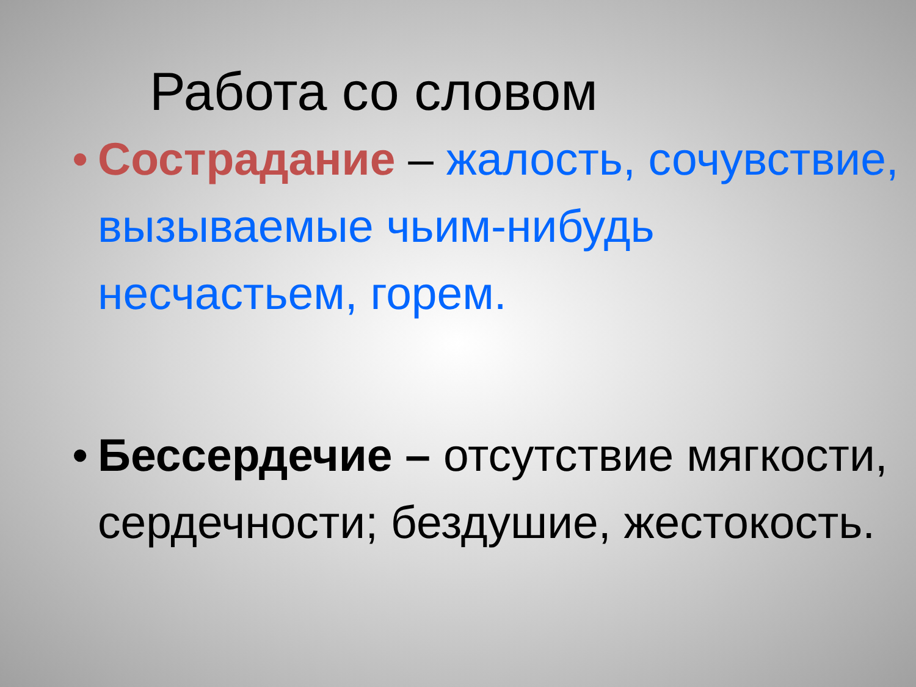Работа со словом
• Сострадание – жалость, сочувствие, вызываемые чьим-нибудь несчастьем, горем.
• Бессердечие – отсутствие мягкости, сердечности; бездушие, жестокость.